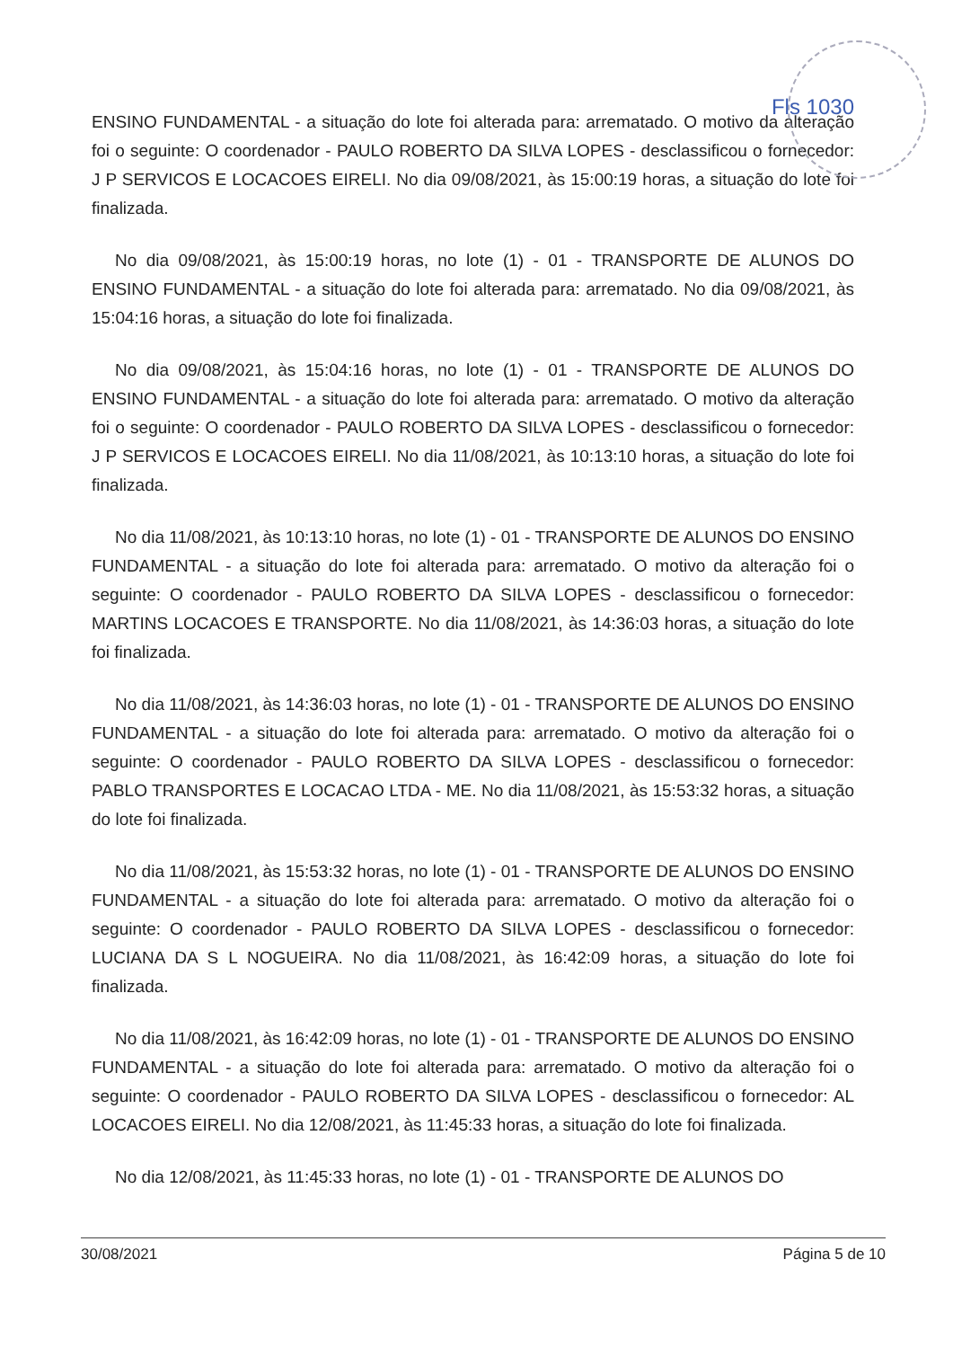Fls 1030
ENSINO FUNDAMENTAL - a situação do lote foi alterada para: arrematado. O motivo da alteração foi o seguinte: O coordenador - PAULO ROBERTO DA SILVA LOPES - desclassificou o fornecedor: J P SERVICOS E LOCACOES EIRELI. No dia 09/08/2021, às 15:00:19 horas, a situação do lote foi finalizada.
No dia 09/08/2021, às 15:00:19 horas, no lote (1) - 01 - TRANSPORTE DE ALUNOS DO ENSINO FUNDAMENTAL - a situação do lote foi alterada para: arrematado. No dia 09/08/2021, às 15:04:16 horas, a situação do lote foi finalizada.
No dia 09/08/2021, às 15:04:16 horas, no lote (1) - 01 - TRANSPORTE DE ALUNOS DO ENSINO FUNDAMENTAL - a situação do lote foi alterada para: arrematado. O motivo da alteração foi o seguinte: O coordenador - PAULO ROBERTO DA SILVA LOPES - desclassificou o fornecedor: J P SERVICOS E LOCACOES EIRELI. No dia 11/08/2021, às 10:13:10 horas, a situação do lote foi finalizada.
No dia 11/08/2021, às 10:13:10 horas, no lote (1) - 01 - TRANSPORTE DE ALUNOS DO ENSINO FUNDAMENTAL - a situação do lote foi alterada para: arrematado. O motivo da alteração foi o seguinte: O coordenador - PAULO ROBERTO DA SILVA LOPES - desclassificou o fornecedor: MARTINS LOCACOES E TRANSPORTE. No dia 11/08/2021, às 14:36:03 horas, a situação do lote foi finalizada.
No dia 11/08/2021, às 14:36:03 horas, no lote (1) - 01 - TRANSPORTE DE ALUNOS DO ENSINO FUNDAMENTAL - a situação do lote foi alterada para: arrematado. O motivo da alteração foi o seguinte: O coordenador - PAULO ROBERTO DA SILVA LOPES - desclassificou o fornecedor: PABLO TRANSPORTES E LOCACAO LTDA - ME. No dia 11/08/2021, às 15:53:32 horas, a situação do lote foi finalizada.
No dia 11/08/2021, às 15:53:32 horas, no lote (1) - 01 - TRANSPORTE DE ALUNOS DO ENSINO FUNDAMENTAL - a situação do lote foi alterada para: arrematado. O motivo da alteração foi o seguinte: O coordenador - PAULO ROBERTO DA SILVA LOPES - desclassificou o fornecedor: LUCIANA DA S L NOGUEIRA. No dia 11/08/2021, às 16:42:09 horas, a situação do lote foi finalizada.
No dia 11/08/2021, às 16:42:09 horas, no lote (1) - 01 - TRANSPORTE DE ALUNOS DO ENSINO FUNDAMENTAL - a situação do lote foi alterada para: arrematado. O motivo da alteração foi o seguinte: O coordenador - PAULO ROBERTO DA SILVA LOPES - desclassificou o fornecedor: AL LOCACOES EIRELI. No dia 12/08/2021, às 11:45:33 horas, a situação do lote foi finalizada.
No dia 12/08/2021, às 11:45:33 horas, no lote (1) - 01 - TRANSPORTE DE ALUNOS DO
30/08/2021 Página 5 de 10